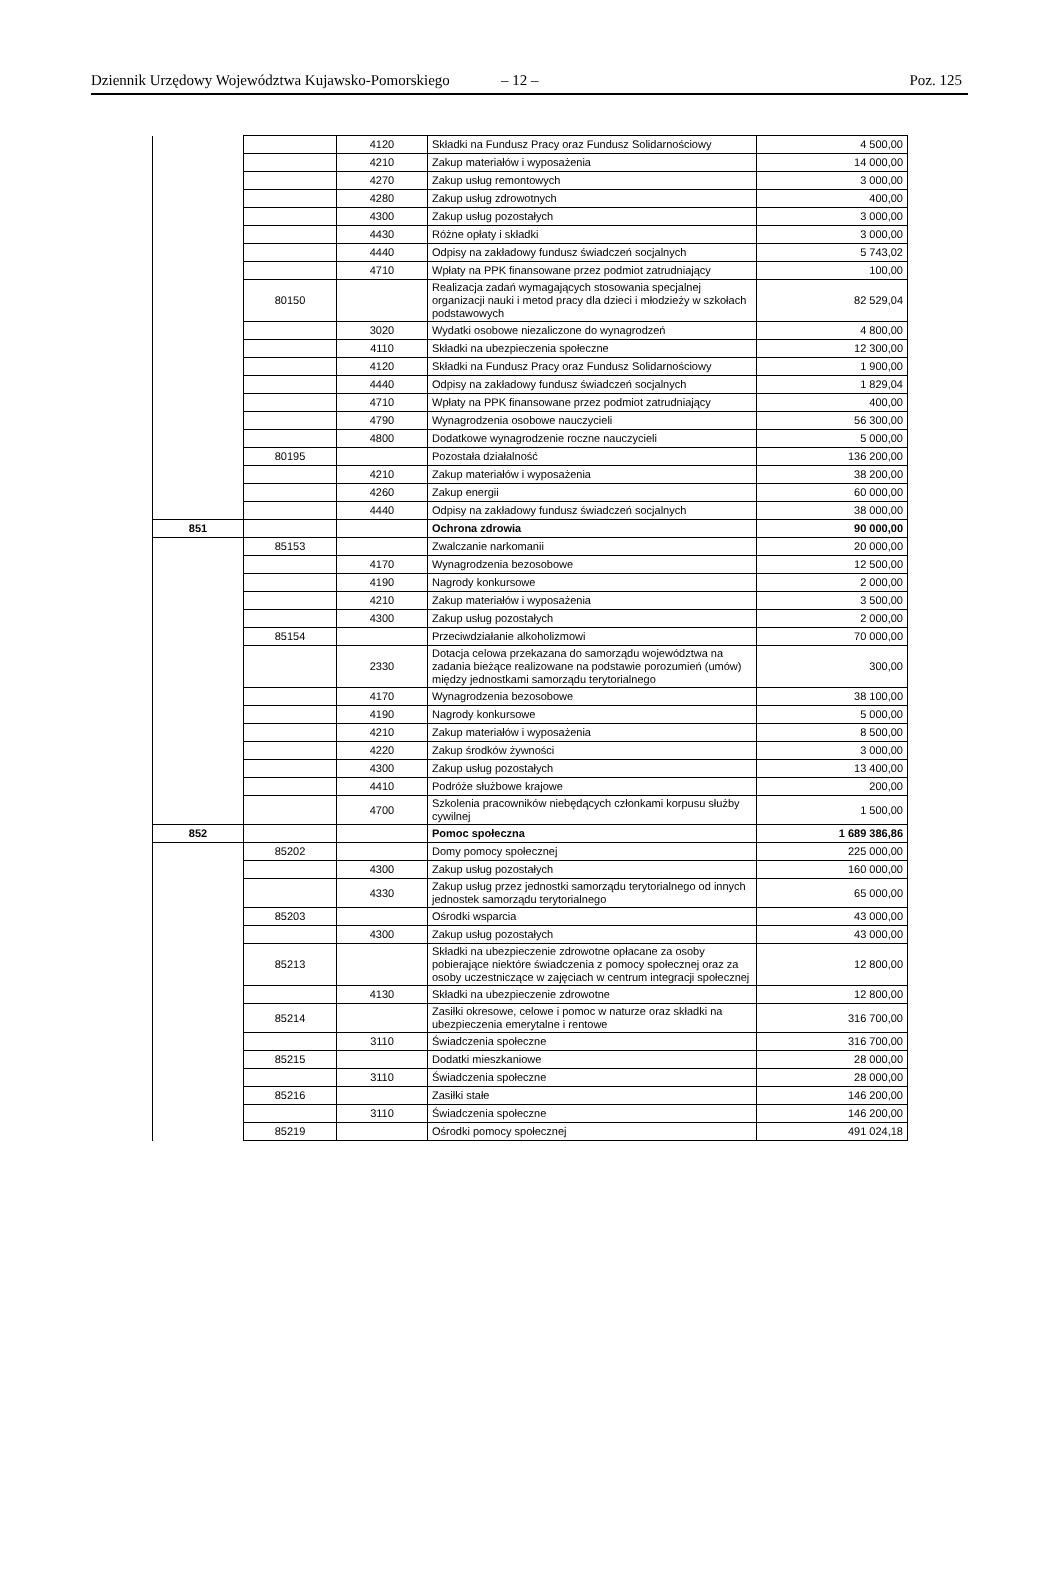Dziennik Urzędowy Województwa Kujawsko-Pomorskiego – 12 – Poz. 125
| | | 4120 | Składki na Fundusz Pracy oraz Fundusz Solidarnościowy | 4 500,00 |
| | | 4210 | Zakup materiałów i wyposażenia | 14 000,00 |
| | | 4270 | Zakup usług remontowych | 3 000,00 |
| | | 4280 | Zakup usług zdrowotnych | 400,00 |
| | | 4300 | Zakup usług pozostałych | 3 000,00 |
| | | 4430 | Różne opłaty i składki | 3 000,00 |
| | | 4440 | Odpisy na zakładowy fundusz świadczeń socjalnych | 5 743,02 |
| | | 4710 | Wpłaty na PPK finansowane przez podmiot zatrudniający | 100,00 |
| | 80150 | | Realizacja zadań wymagających stosowania specjalnej organizacji nauki i metod pracy dla dzieci i młodzieży w szkołach podstawowych | 82 529,04 |
| | | 3020 | Wydatki osobowe niezaliczone do wynagrodzeń | 4 800,00 |
| | | 4110 | Składki na ubezpieczenia społeczne | 12 300,00 |
| | | 4120 | Składki na Fundusz Pracy oraz Fundusz Solidarnościowy | 1 900,00 |
| | | 4440 | Odpisy na zakładowy fundusz świadczeń socjalnych | 1 829,04 |
| | | 4710 | Wpłaty na PPK finansowane przez podmiot zatrudniający | 400,00 |
| | | 4790 | Wynagrodzenia osobowe nauczycieli | 56 300,00 |
| | | 4800 | Dodatkowe wynagrodzenie roczne nauczycieli | 5 000,00 |
| | 80195 | | Pozostała działalność | 136 200,00 |
| | | 4210 | Zakup materiałów i wyposażenia | 38 200,00 |
| | | 4260 | Zakup energii | 60 000,00 |
| | | 4440 | Odpisy na zakładowy fundusz świadczeń socjalnych | 38 000,00 |
| 851 | | | Ochrona zdrowia | 90 000,00 |
| | 85153 | | Zwalczanie narkomanii | 20 000,00 |
| | | 4170 | Wynagrodzenia bezosobowe | 12 500,00 |
| | | 4190 | Nagrody konkursowe | 2 000,00 |
| | | 4210 | Zakup materiałów i wyposażenia | 3 500,00 |
| | | 4300 | Zakup usług pozostałych | 2 000,00 |
| | 85154 | | Przeciwdziałanie alkoholizmowi | 70 000,00 |
| | | 2330 | Dotacja celowa przekazana do samorządu województwa na zadania bieżące realizowane na podstawie porozumień (umów) między jednostkami samorządu terytorialnego | 300,00 |
| | | 4170 | Wynagrodzenia bezosobowe | 38 100,00 |
| | | 4190 | Nagrody konkursowe | 5 000,00 |
| | | 4210 | Zakup materiałów i wyposażenia | 8 500,00 |
| | | 4220 | Zakup środków żywności | 3 000,00 |
| | | 4300 | Zakup usług pozostałych | 13 400,00 |
| | | 4410 | Podróże służbowe krajowe | 200,00 |
| | | 4700 | Szkolenia pracowników niebędących członkami korpusu służby cywilnej | 1 500,00 |
| 852 | | | Pomoc społeczna | 1 689 386,86 |
| | 85202 | | Domy pomocy społecznej | 225 000,00 |
| | | 4300 | Zakup usług pozostałych | 160 000,00 |
| | | 4330 | Zakup usług przez jednostki samorządu terytorialnego od innych jednostek samorządu terytorialnego | 65 000,00 |
| | 85203 | | Ośrodki wsparcia | 43 000,00 |
| | | 4300 | Zakup usług pozostałych | 43 000,00 |
| | 85213 | | Składki na ubezpieczenie zdrowotne opłacane za osoby pobierające niektóre świadczenia z pomocy społecznej oraz za osoby uczestniczące w zajęciach w centrum integracji społecznej | 12 800,00 |
| | | 4130 | Składki na ubezpieczenie zdrowotne | 12 800,00 |
| | 85214 | | Zasiłki okresowe, celowe i pomoc w naturze oraz składki na ubezpieczenia emerytalne i rentowe | 316 700,00 |
| | | 3110 | Świadczenia społeczne | 316 700,00 |
| | 85215 | | Dodatki mieszkaniowe | 28 000,00 |
| | | 3110 | Świadczenia społeczne | 28 000,00 |
| | 85216 | | Zasiłki stałe | 146 200,00 |
| | | 3110 | Świadczenia społeczne | 146 200,00 |
| | 85219 | | Ośrodki pomocy społecznej | 491 024,18 |